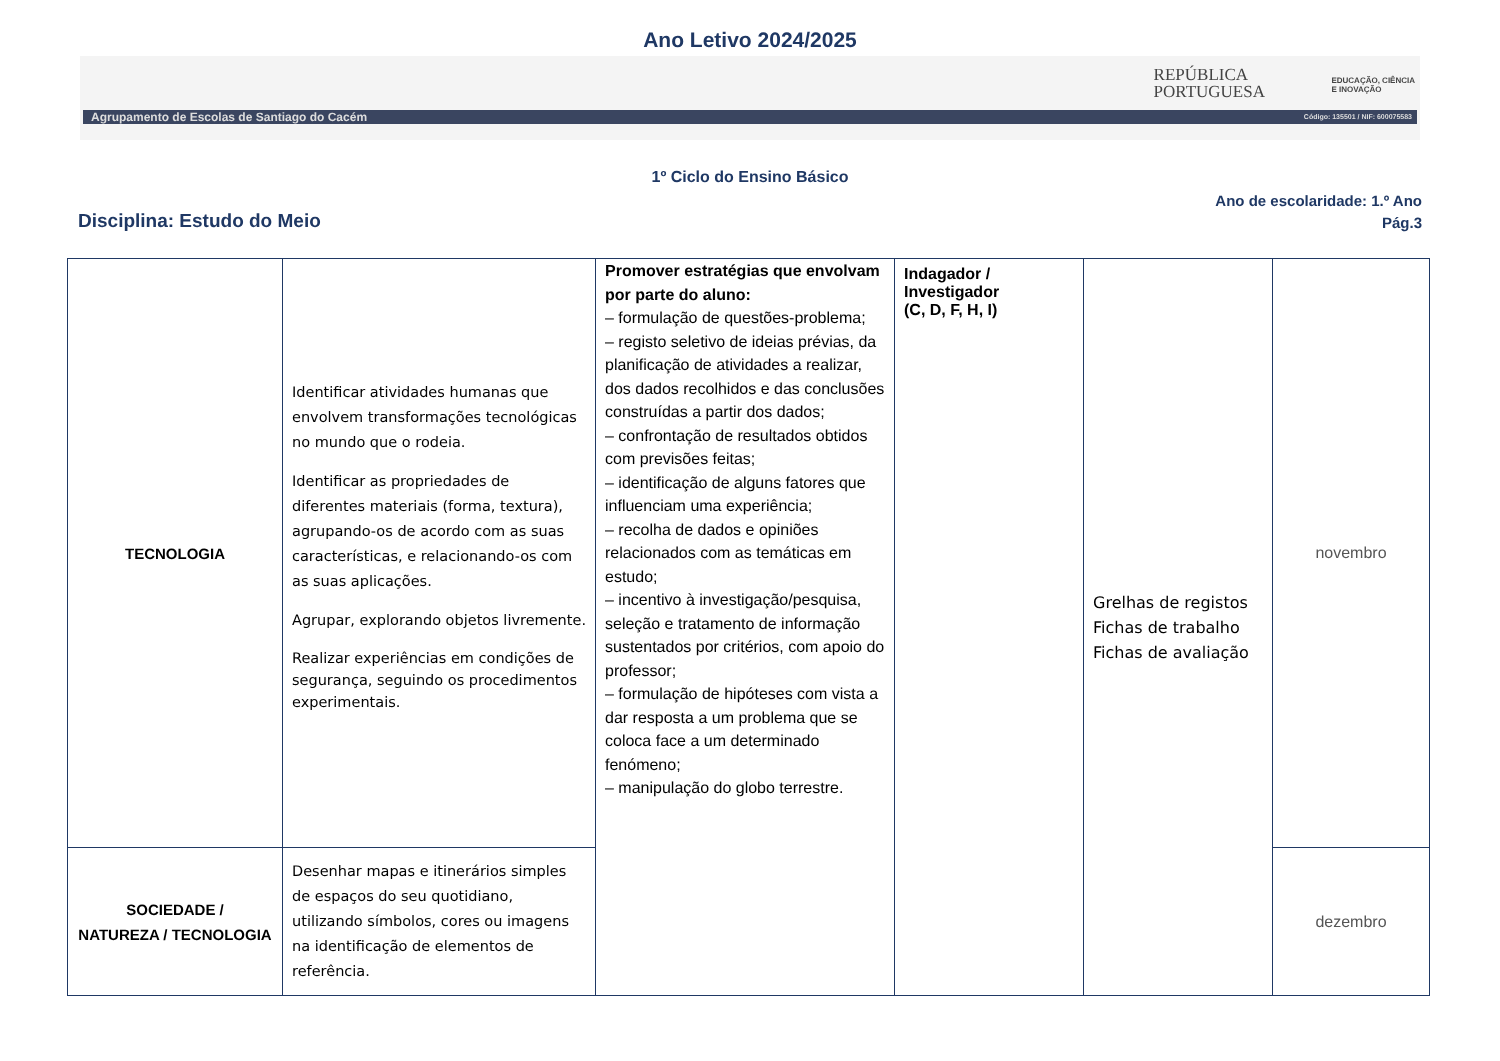Ano Letivo 2024/2025
REPÚBLICA
PORTUGUESA
EDUCAÇÃO, CIÊNCIA
E INOVAÇÃO
Agrupamento de Escolas de Santiago do Cacém Código: 135501 / NIF: 600075583
1º Ciclo do Ensino Básico
Disciplina: Estudo do Meio
Ano de escolaridade: 1.º Ano
Pág.3
| TECNOLOGIA | Identificar atividades humanas que envolvem transformações tecnológicas no mundo que o rodeia. Identificar as propriedades de diferentes materiais (forma, textura), agrupando-os de acordo com as suas características, e relacionando-os com as suas aplicações. Agrupar, explorando objetos livremente. Realizar experiências em condições de segurança, seguindo os procedimentos experimentais. | Promover estratégias que envolvam por parte do aluno: – formulação de questões-problema; – registo seletivo de ideias prévias, da planificação de atividades a realizar, dos dados recolhidos e das conclusões construídas a partir dos dados; – confrontação de resultados obtidos com previsões feitas; – identificação de alguns fatores que influenciam uma experiência; – recolha de dados e opiniões relacionados com as temáticas em estudo; – incentivo à investigação/pesquisa, seleção e tratamento de informação sustentados por critérios, com apoio do professor; – formulação de hipóteses com vista a dar resposta a um problema que se coloca face a um determinado fenómeno; – manipulação do globo terrestre. | Indagador / Investigador (C, D, F, H, I) | Grelhas de registos Fichas de trabalho Fichas de avaliação | novembro |
| SOCIEDADE / NATUREZA / TECNOLOGIA | Desenhar mapas e itinerários simples de espaços do seu quotidiano, utilizando símbolos, cores ou imagens na identificação de elementos de referência. | | | | dezembro |